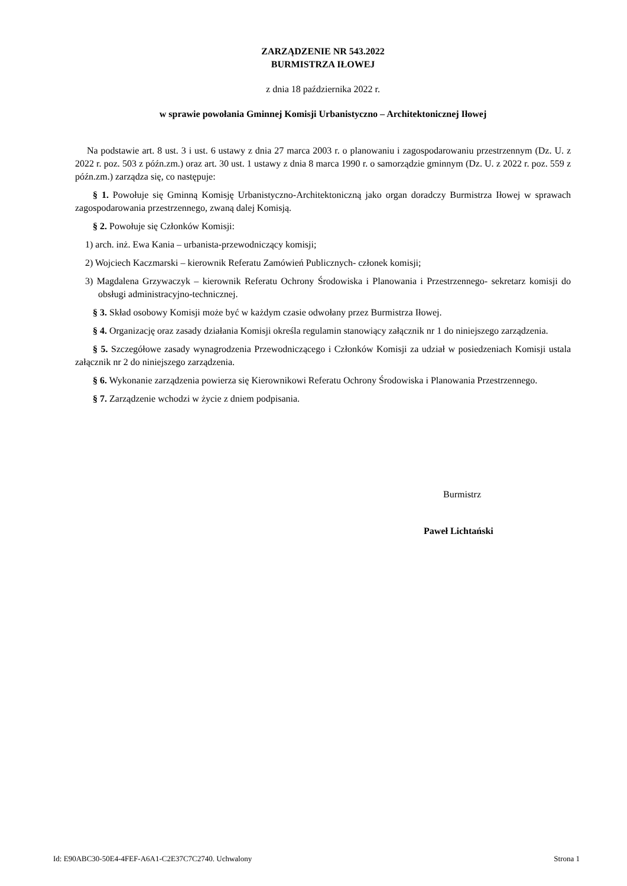ZARZĄDZENIE NR 543.2022
BURMISTRZA IŁOWEJ
z dnia 18 października 2022 r.
w sprawie powołania Gminnej Komisji Urbanistyczno – Architektonicznej Iłowej
Na podstawie art. 8 ust. 3 i ust. 6 ustawy z dnia 27 marca 2003 r. o planowaniu i zagospodarowaniu przestrzennym (Dz. U. z 2022 r. poz. 503 z późn.zm.) oraz art. 30 ust. 1 ustawy z dnia 8 marca 1990 r. o samorządzie gminnym (Dz. U. z 2022 r. poz. 559 z późn.zm.) zarządza się, co następuje:
§ 1. Powołuje się Gminną Komisję Urbanistyczno-Architektoniczną jako organ doradczy Burmistrza Iłowej w sprawach zagospodarowania przestrzennego, zwaną dalej Komisją.
§ 2. Powołuje się Członków Komisji:
1) arch. inż. Ewa Kania – urbanista-przewodniczący komisji;
2) Wojciech Kaczmarski – kierownik Referatu Zamówień Publicznych- członek komisji;
3) Magdalena Grzywaczyk – kierownik Referatu Ochrony Środowiska i Planowania i Przestrzennego- sekretarz komisji do obsługi administracyjno-technicznej.
§ 3. Skład osobowy Komisji może być w każdym czasie odwołany przez Burmistrza Iłowej.
§ 4. Organizację oraz zasady działania Komisji określa regulamin stanowiący załącznik nr 1 do niniejszego zarządzenia.
§ 5. Szczegółowe zasady wynagrodzenia Przewodniczącego i Członków Komisji za udział w posiedzeniach Komisji ustala załącznik nr 2 do niniejszego zarządzenia.
§ 6. Wykonanie zarządzenia powierza się Kierownikowi Referatu Ochrony Środowiska i Planowania Przestrzennego.
§ 7. Zarządzenie wchodzi w życie z dniem podpisania.
Burmistrz
Paweł Lichtański
Id: E90ABC30-50E4-4FEF-A6A1-C2E37C7C2740. Uchwalony Strona 1